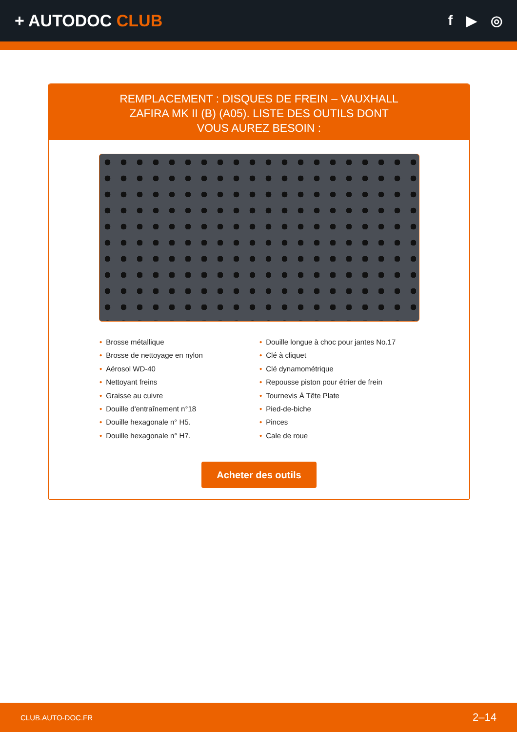+ AUTODOC CLUB
f ▶ ◎
REMPLACEMENT : DISQUES DE FREIN – VAUXHALL ZAFIRA MK II (B) (A05). LISTE DES OUTILS DONT VOUS AUREZ BESOIN :
• Brosse métallique
• Brosse de nettoyage en nylon
• Aérosol WD-40
• Nettoyant freins
• Graisse au cuivre
• Douille d'entraînement n°18
• Douille hexagonale n° H5.
• Douille hexagonale n° H7.
• Douille longue à choc pour jantes No.17
• Clé à cliquet
• Clé dynamométrique
• Repousse piston pour étrier de frein
• Tournevis À Tête Plate
• Pied-de-biche
• Pinces
• Cale de roue
Acheter des outils
CLUB.AUTO-DOC.FR 2–14